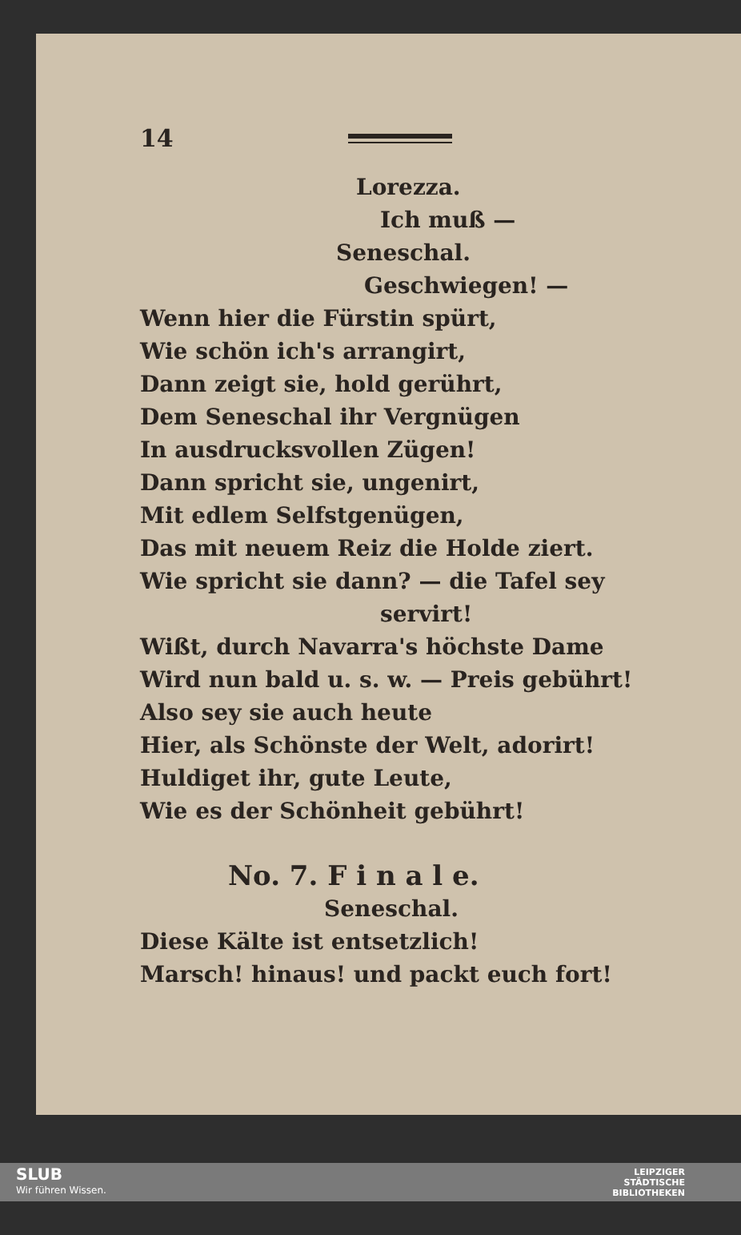14
Lorezza.
Ich muß —
Seneschal.
Geschwiegen! —
Wenn hier die Fürstin spürt,
Wie schön ich's arrangirt,
Dann zeigt sie, hold gerührt,
Dem Seneschal ihr Vergnügen
In ausdrucksvollen Zügen!
Dann spricht sie, ungenirt,
Mit edlem Selfstgenügen,
Das mit neuem Reiz die Holde ziert.
Wie spricht sie dann? — die Tafel sey
servirt!
Wißt, durch Navarra's höchste Dame
Wird nun bald u. s. w. — Preis gebührt!
Also sey sie auch heute
Hier, als Schönste der Welt, adorirt!
Huldiget ihr, gute Leute,
Wie es der Schönheit gebührt!
No. 7. F i n a l e.
Seneschal.
Diese Kälte ist entsetzlich!
Marsch! hinaus! und packt euch fort!
SLUB
Wir führen Wissen.
LEIPZIGER
STÄDTISCHE
BIBLIOTHEKEN